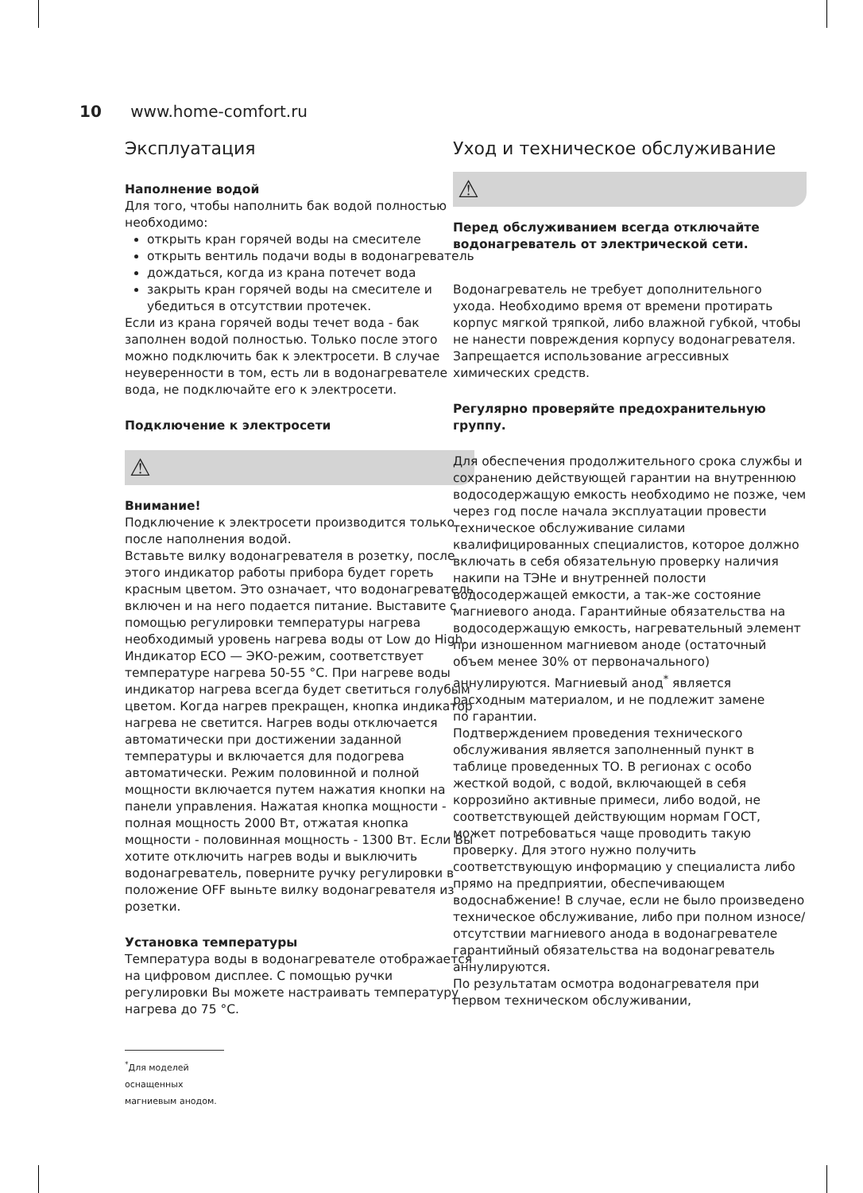10 www.home-comfort.ru
Эксплуатация
Наполнение водой
Для того, чтобы наполнить бак водой полностью необходимо:
открыть кран горячей воды на смесителе
открыть вентиль подачи воды в водонагреватель
дождаться, когда из крана потечет вода
закрыть кран горячей воды на смесителе и убедиться в отсутствии протечек.
Если из крана горячей воды течет вода - бак заполнен водой полностью. Только после этого можно подключить бак к электросети. В случае неуверенности в том, есть ли в водонагревателе вода, не подключайте его к электросети.
Подключение к электросети
⚠
Внимание!
Подключение к электросети производится только после наполнения водой.
Вставьте вилку водонагревателя в розетку, после этого индикатор работы прибора будет гореть красным цветом. Это означает, что водонагреватель включен и на него подается питание. Выставите с помощью регулировки температуры нагрева необходимый уровень нагрева воды от Low до High. Индикатор ECO — ЭКО-режим, соответствует температуре нагрева 50-55 °С. При нагреве воды индикатор нагрева всегда будет светиться голубым цветом. Когда нагрев прекращен, кнопка индикатор нагрева не светится. Нагрев воды отключается автоматически при достижении заданной температуры и включается для подогрева автоматически. Режим половинной и полной мощности включается путем нажатия кнопки на панели управления. Нажатая кнопка мощности - полная мощность 2000 Вт, отжатая кнопка мощности - половинная мощность - 1300 Вт. Если Вы хотите отключить нагрев воды и выключить водонагреватель, поверните ручку регулировки в положение OFF выньте вилку водонагревателя из розетки.
Установка температуры
Температура воды в водонагревателе отображается на цифровом дисплее. С помощью ручки регулировки Вы можете настраивать температуру нагрева до 75 °С.
<sup>*</sup> Для моделей оснащенных магниевым анодом.
Уход и техническое обслуживание
⚠
Перед обслуживанием всегда отключайте водонагреватель от электрической сети.
Водонагреватель не требует дополнительного ухода. Необходимо время от времени протирать корпус мягкой тряпкой, либо влажной губкой, чтобы не нанести повреждения корпусу водонагревателя. Запрещается использование агрессивных химических средств.
Регулярно проверяйте предохранительную группу.
Для обеспечения продолжительного срока службы и сохранению действующей гарантии на внутреннюю водосодержащую емкость необходимо не позже, чем через год после начала эксплуатации провести техническое обслуживание силами квалифицированных специалистов, которое должно включать в себя обязательную проверку наличия накипи на ТЭНе и внутренней полости водосодержащей емкости, а так-же состояние магниевого анода. Гарантийные обязательства на водосодержащую емкость, нагревательный элемент при изношенном магниевом аноде (остаточный объем менее 30% от первоначального) аннулируются. Магниевый анод<sup>*</sup> является расходным материалом, и не подлежит замене
по гарантии.
Подтверждением проведения технического обслуживания является заполненный пункт в таблице проведенных ТО. В регионах с особо жесткой водой, с водой, включающей в себя коррозийно активные примеси, либо водой, не соответствующей действующим нормам ГОСТ, может потребоваться чаще проводить такую проверку. Для этого нужно получить соответствующую информацию у специалиста либо прямо на предприятии, обеспечивающем водоснабжение! В случае, если не было произведено техническое обслуживание, либо при полном износе/отсутствии магниевого анода в водонагревателе гарантийный обязательства на водонагреватель аннулируются.
По результатам осмотра водонагревателя при первом техническом обслуживании,